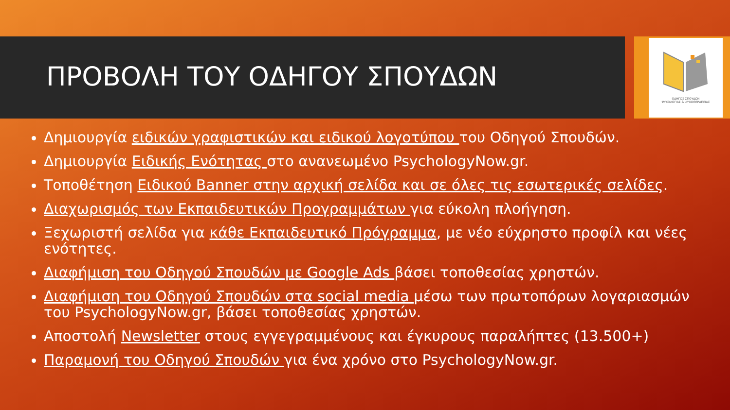ΟΔΗΓΟΣ ΣΠΟΥΔΩΝ
ΨΥΧΟΛΟΓΙΑΣ & ΨΥΧΟΘΕΡΑΠΕΙΑΣ
ΠΡΟΒΟΛΗ ΤΟΥ ΟΔΗΓΟΥ ΣΠΟΥΔΩΝ
Δημιουργία ειδικών γραφιστικών και ειδικού λογοτύπου του Οδηγού Σπουδών.
Δημιουργία Ειδικής Ενότητας στο ανανεωμένο PsychologyNow.gr.
Τοποθέτηση Ειδικού Banner στην αρχική σελίδα και σε όλες τις εσωτερικές σελίδες.
Διαχωρισμός των Εκπαιδευτικών Προγραμμάτων για εύκολη πλοήγηση.
Ξεχωριστή σελίδα για κάθε Εκπαιδευτικό Πρόγραμμα, με νέο εύχρηστο προφίλ και νέες ενότητες.
Διαφήμιση του Οδηγού Σπουδών με Google Ads βάσει τοποθεσίας χρηστών.
Διαφήμιση του Οδηγού Σπουδών στα social media μέσω των πρωτοπόρων λογαριασμών του PsychologyNow.gr, βάσει τοποθεσίας χρηστών.
Αποστολή Newsletter στους εγγεγραμμένους και έγκυρους παραλήπτες (13.500+)
Παραμονή του Οδηγού Σπουδών για ένα χρόνο στο PsychologyNow.gr.